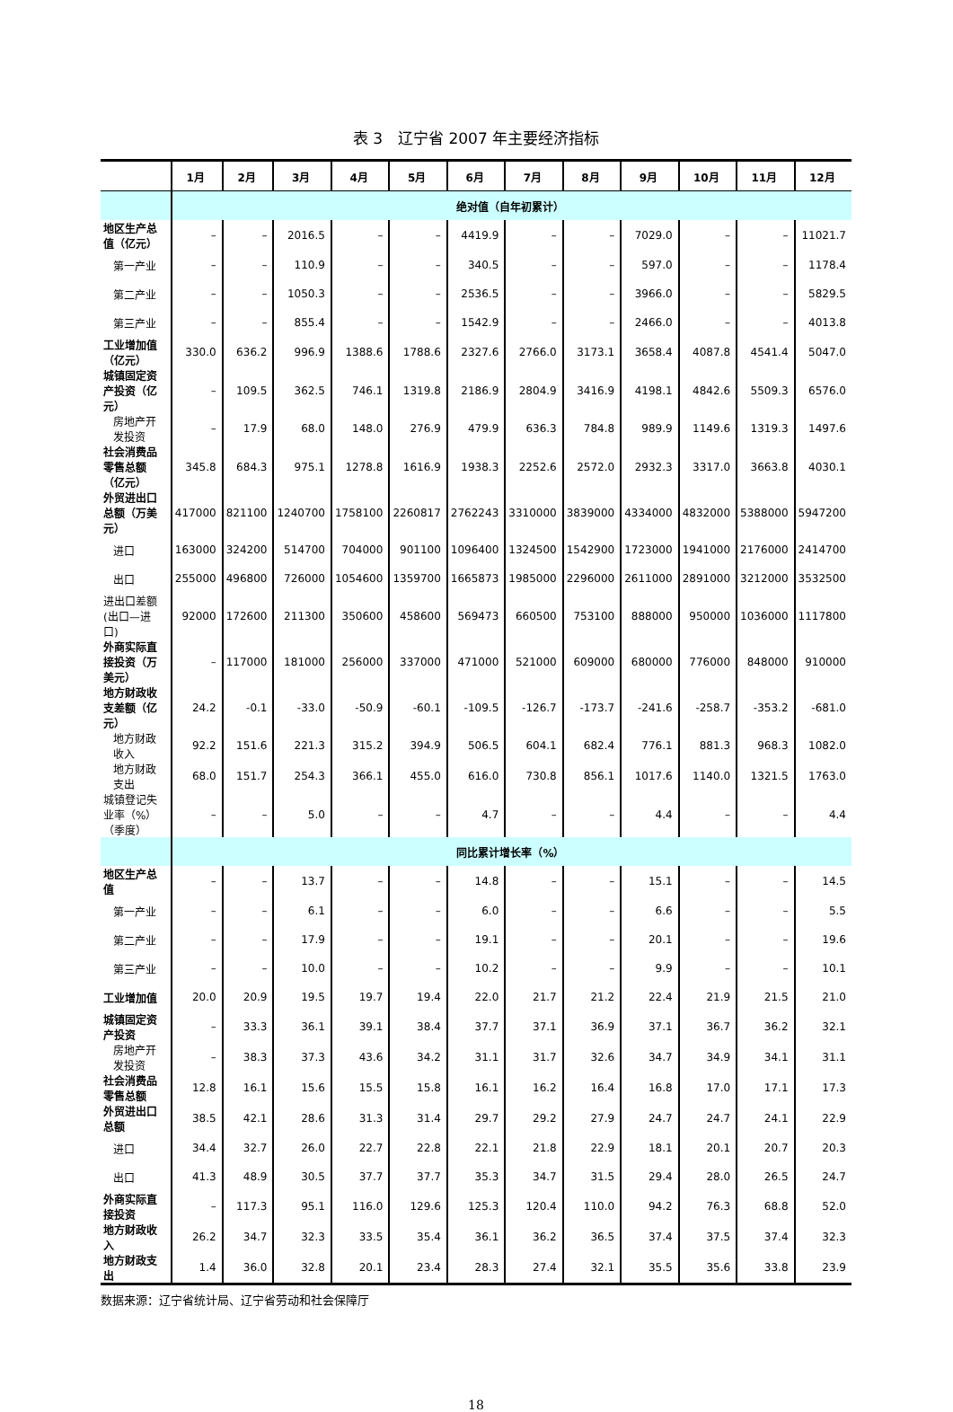表 3　辽宁省 2007 年主要经济指标
| | 1月 | 2月 | 3月 | 4月 | 5月 | 6月 | 7月 | 8月 | 9月 | 10月 | 11月 | 12月 |
| --- | --- | --- | --- | --- | --- | --- | --- | --- | --- | --- | --- | --- |
| | 绝对值（自年初累计） | | | | | | | | | | | |
| 地区生产总值（亿元） | – | – | 2016.5 | – | – | 4419.9 | – | – | 7029.0 | – | – | 11021.7 |
| 第一产业 | – | – | 110.9 | – | – | 340.5 | – | – | 597.0 | – | – | 1178.4 |
| 第二产业 | – | – | 1050.3 | – | – | 2536.5 | – | – | 3966.0 | – | – | 5829.5 |
| 第三产业 | – | – | 855.4 | – | – | 1542.9 | – | – | 2466.0 | – | – | 4013.8 |
| 工业增加值（亿元） | 330.0 | 636.2 | 996.9 | 1388.6 | 1788.6 | 2327.6 | 2766.0 | 3173.1 | 3658.4 | 4087.8 | 4541.4 | 5047.0 |
| 城镇固定资产投资（亿元） | – | 109.5 | 362.5 | 746.1 | 1319.8 | 2186.9 | 2804.9 | 3416.9 | 4198.1 | 4842.6 | 5509.3 | 6576.0 |
| 房地产开发投资 | – | 17.9 | 68.0 | 148.0 | 276.9 | 479.9 | 636.3 | 784.8 | 989.9 | 1149.6 | 1319.3 | 1497.6 |
| 社会消费品零售总额（亿元） | 345.8 | 684.3 | 975.1 | 1278.8 | 1616.9 | 1938.3 | 2252.6 | 2572.0 | 2932.3 | 3317.0 | 3663.8 | 4030.1 |
| 外贸进出口总额（万美元） | 417000 | 821100 | 1240700 | 1758100 | 2260817 | 2762243 | 3310000 | 3839000 | 4334000 | 4832000 | 5388000 | 5947200 |
| 进口 | 163000 | 324200 | 514700 | 704000 | 901100 | 1096400 | 1324500 | 1542900 | 1723000 | 1941000 | 2176000 | 2414700 |
| 出口 | 255000 | 496800 | 726000 | 1054600 | 1359700 | 1665873 | 1985000 | 2296000 | 2611000 | 2891000 | 3212000 | 3532500 |
| 进出口差额(出口—进口) | 92000 | 172600 | 211300 | 350600 | 458600 | 569473 | 660500 | 753100 | 888000 | 950000 | 1036000 | 1117800 |
| 外商实际直接投资（万美元） | – | 117000 | 181000 | 256000 | 337000 | 471000 | 521000 | 609000 | 680000 | 776000 | 848000 | 910000 |
| 地方财政收支差额（亿元） | 24.2 | -0.1 | -33.0 | -50.9 | -60.1 | -109.5 | -126.7 | -173.7 | -241.6 | -258.7 | -353.2 | -681.0 |
| 地方财政收入 | 92.2 | 151.6 | 221.3 | 315.2 | 394.9 | 506.5 | 604.1 | 682.4 | 776.1 | 881.3 | 968.3 | 1082.0 |
| 地方财政支出 | 68.0 | 151.7 | 254.3 | 366.1 | 455.0 | 616.0 | 730.8 | 856.1 | 1017.6 | 1140.0 | 1321.5 | 1763.0 |
| 城镇登记失业率（%）（季度） | – | – | 5.0 | – | – | 4.7 | – | – | 4.4 | – | – | 4.4 |
| | 同比累计增长率（%） | | | | | | | | | | | |
| 地区生产总值 | – | – | 13.7 | – | – | 14.8 | – | – | 15.1 | – | – | 14.5 |
| 第一产业 | – | – | 6.1 | – | – | 6.0 | – | – | 6.6 | – | – | 5.5 |
| 第二产业 | – | – | 17.9 | – | – | 19.1 | – | – | 20.1 | – | – | 19.6 |
| 第三产业 | – | – | 10.0 | – | – | 10.2 | – | – | 9.9 | – | – | 10.1 |
| 工业增加值 | 20.0 | 20.9 | 19.5 | 19.7 | 19.4 | 22.0 | 21.7 | 21.2 | 22.4 | 21.9 | 21.5 | 21.0 |
| 城镇固定资产投资 | – | 33.3 | 36.1 | 39.1 | 38.4 | 37.7 | 37.1 | 36.9 | 37.1 | 36.7 | 36.2 | 32.1 |
| 房地产开发投资 | – | 38.3 | 37.3 | 43.6 | 34.2 | 31.1 | 31.7 | 32.6 | 34.7 | 34.9 | 34.1 | 31.1 |
| 社会消费品零售总额 | 12.8 | 16.1 | 15.6 | 15.5 | 15.8 | 16.1 | 16.2 | 16.4 | 16.8 | 17.0 | 17.1 | 17.3 |
| 外贸进出口总额 | 38.5 | 42.1 | 28.6 | 31.3 | 31.4 | 29.7 | 29.2 | 27.9 | 24.7 | 24.7 | 24.1 | 22.9 |
| 进口 | 34.4 | 32.7 | 26.0 | 22.7 | 22.8 | 22.1 | 21.8 | 22.9 | 18.1 | 20.1 | 20.7 | 20.3 |
| 出口 | 41.3 | 48.9 | 30.5 | 37.7 | 37.7 | 35.3 | 34.7 | 31.5 | 29.4 | 28.0 | 26.5 | 24.7 |
| 外商实际直接投资 | – | 117.3 | 95.1 | 116.0 | 129.6 | 125.3 | 120.4 | 110.0 | 94.2 | 76.3 | 68.8 | 52.0 |
| 地方财政收入 | 26.2 | 34.7 | 32.3 | 33.5 | 35.4 | 36.1 | 36.2 | 36.5 | 37.4 | 37.5 | 37.4 | 32.3 |
| 地方财政支出 | 1.4 | 36.0 | 32.8 | 20.1 | 23.4 | 28.3 | 27.4 | 32.1 | 35.5 | 35.6 | 33.8 | 23.9 |
数据来源：辽宁省统计局、辽宁省劳动和社会保障厅
18